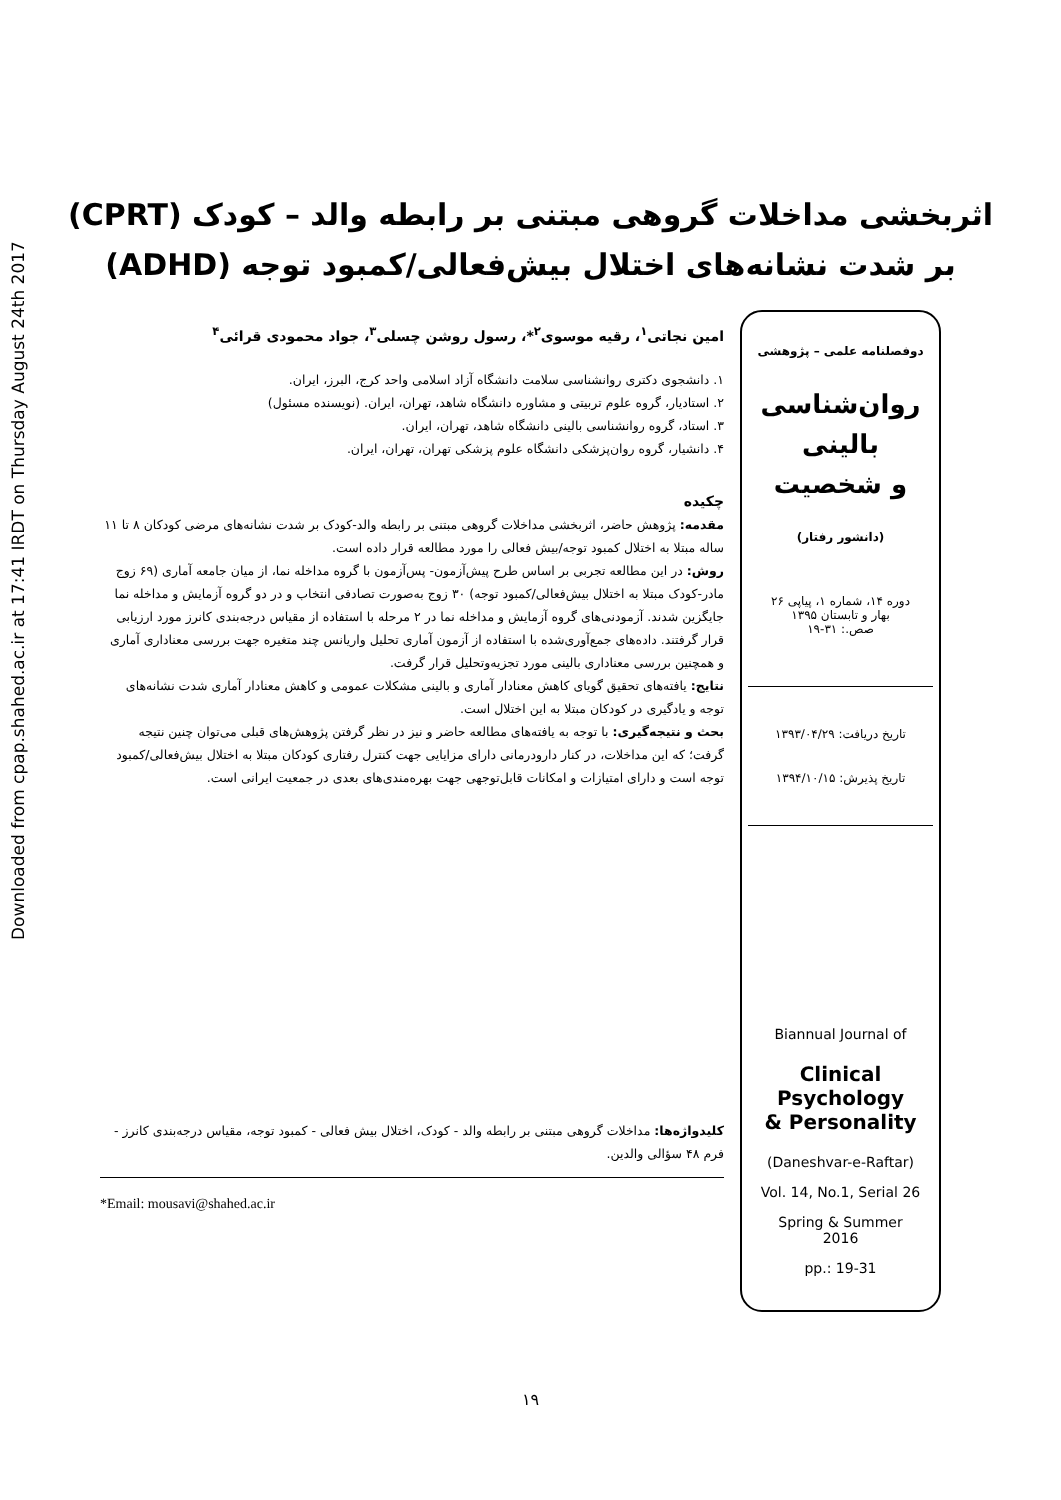Downloaded from cpap.shahed.ac.ir at 17:41 IRDT on Thursday August 24th 2017
اثربخشی مداخلات گروهی مبتنی بر رابطه والد – کودک (CPRT)
بر شدت نشانه‌های اختلال بیش‌فعالی/کمبود توجه (ADHD)
دوفصلنامه علمی – پژوهشی
روان‌شناسی
بالینی
و شخصیت
(دانشور رفتار)
دوره ۱۴، شماره ۱، پیاپی ۲۶
بهار و تابستان ۱۳۹۵
صص.: ۳۱-۱۹
تاریخ دریافت: ۱۳۹۳/۰۴/۲۹
تاریخ پذیرش: ۱۳۹۴/۱۰/۱۵
Biannual Journal of
Clinical
Psychology
& Personality
(Daneshvar-e-Raftar)
Vol. 14, No.1, Serial 26
Spring & Summer
2016
pp.: 19-31
امین نجاتی<sup>۱</sup>، رقیه موسوی<sup>۲</sup>*، رسول روشن چسلی<sup>۳</sup>، جواد محمودی قرائی<sup>۴</sup>
۱. دانشجوی دکتری روانشناسی سلامت دانشگاه آزاد اسلامی واحد کرج، البرز، ایران.
۲. استادیار، گروه علوم تربیتی و مشاوره دانشگاه شاهد، تهران، ایران. (نویسنده مسئول)
۳. استاد، گروه روانشناسی بالینی دانشگاه شاهد، تهران، ایران.
۴. دانشیار، گروه روان‌پزشکی دانشگاه علوم پزشکی تهران، تهران، ایران.
چکیده
مقدمه: پژوهش حاضر، اثربخشی مداخلات گروهی مبتنی بر رابطه والد-کودک بر شدت نشانه‌های مرضی کودکان ۸ تا ۱۱ ساله مبتلا به اختلال کمبود توجه/بیش فعالی را مورد مطالعه قرار داده است.
روش: در این مطالعه تجربی بر اساس طرح پیش‌آزمون- پس‌آزمون با گروه مداخله نما، از میان جامعه آماری (۶۹ زوج مادر-کودک مبتلا به اختلال بیش‌فعالی/کمبود توجه) ۳۰ زوج به‌صورت تصادفی انتخاب و در دو گروه آزمایش و مداخله نما جایگزین شدند. آزمودنی‌های گروه آزمایش و مداخله نما در ۲ مرحله با استفاده از مقیاس درجه‌بندی کانرز مورد ارزیابی قرار گرفتند. داده‌های جمع‌آوری‌شده با استفاده از آزمون آماری تحلیل واریانس چند متغیره جهت بررسی معناداری آماری و همچنین بررسی معناداری بالینی مورد تجزیه‌وتحلیل قرار گرفت.
نتایج: یافته‌های تحقیق گویای کاهش معنادار آماری و بالینی مشکلات عمومی و کاهش معنادار آماری شدت نشانه‌های توجه و یادگیری در کودکان مبتلا به این اختلال است.
بحث و نتیجه‌گیری: با توجه به یافته‌های مطالعه حاضر و نیز در نظر گرفتن پژوهش‌های قبلی می‌توان چنین نتیجه گرفت؛ که این مداخلات، در کنار دارودرمانی دارای مزایایی جهت کنترل رفتاری کودکان مبتلا به اختلال بیش‌فعالی/کمبود توجه است و دارای امتیازات و امکانات قابل‌توجهی جهت بهره‌مندی‌های بعدی در جمعیت ایرانی است.
کلیدواژه‌ها: مداخلات گروهی مبتنی بر رابطه والد - کودک، اختلال بیش فعالی - کمبود توجه، مقیاس درجه‌بندی کانرز - فرم ۴۸ سؤالی والدین.
*Email: mousavi@shahed.ac.ir
۱۹